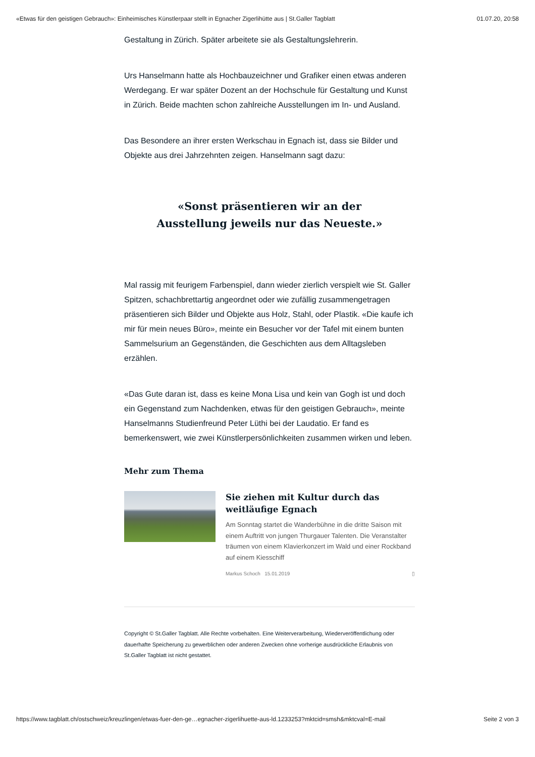«Etwas für den geistigen Gebrauch»: Einheimisches Künstlerpaar stellt in Egnacher Zigerlihütte aus | St.Galler Tagblatt 01.07.20, 20:58
Gestaltung in Zürich. Später arbeitete sie als Gestaltungslehrerin.
Urs Hanselmann hatte als Hochbauzeichner und Grafiker einen etwas anderen Werdegang. Er war später Dozent an der Hochschule für Gestaltung und Kunst in Zürich. Beide machten schon zahlreiche Ausstellungen im In- und Ausland.
Das Besondere an ihrer ersten Werkschau in Egnach ist, dass sie Bilder und Objekte aus drei Jahrzehnten zeigen. Hanselmann sagt dazu:
«Sonst präsentieren wir an der
Ausstellung jeweils nur das Neueste.»
Mal rassig mit feurigem Farbenspiel, dann wieder zierlich verspielt wie St. Galler Spitzen, schachbrettartig angeordnet oder wie zufällig zusammengetragen präsentieren sich Bilder und Objekte aus Holz, Stahl, oder Plastik. «Die kaufe ich mir für mein neues Büro», meinte ein Besucher vor der Tafel mit einem bunten Sammelsurium an Gegenständen, die Geschichten aus dem Alltagsleben erzählen.
«Das Gute daran ist, dass es keine Mona Lisa und kein van Gogh ist und doch ein Gegenstand zum Nachdenken, etwas für den geistigen Gebrauch», meinte Hanselmanns Studienfreund Peter Lüthi bei der Laudatio. Er fand es bemerkenswert, wie zwei Künstlerpersönlichkeiten zusammen wirken und leben.
Mehr zum Thema
Sie ziehen mit Kultur durch das weitläufige Egnach
Am Sonntag startet die Wanderbühne in die dritte Saison mit einem Auftritt von jungen Thurgauer Talenten. Die Veranstalter träumen von einem Klavierkonzert im Wald und einer Rockband auf einem Kiesschiff
Markus Schoch 15.01.2019 ▯
Copyright © St.Galler Tagblatt. Alle Rechte vorbehalten. Eine Weiterverarbeitung, Wiederveröffentlichung oder dauerhafte Speicherung zu gewerblichen oder anderen Zwecken ohne vorherige ausdrückliche Erlaubnis von St.Galler Tagblatt ist nicht gestattet.
https://www.tagblatt.ch/ostschweiz/kreuzlingen/etwas-fuer-den-ge…egnacher-zigerlihuette-aus-ld.1233253?mktcid=smsh&mktcval=E-mail Seite 2 von 3